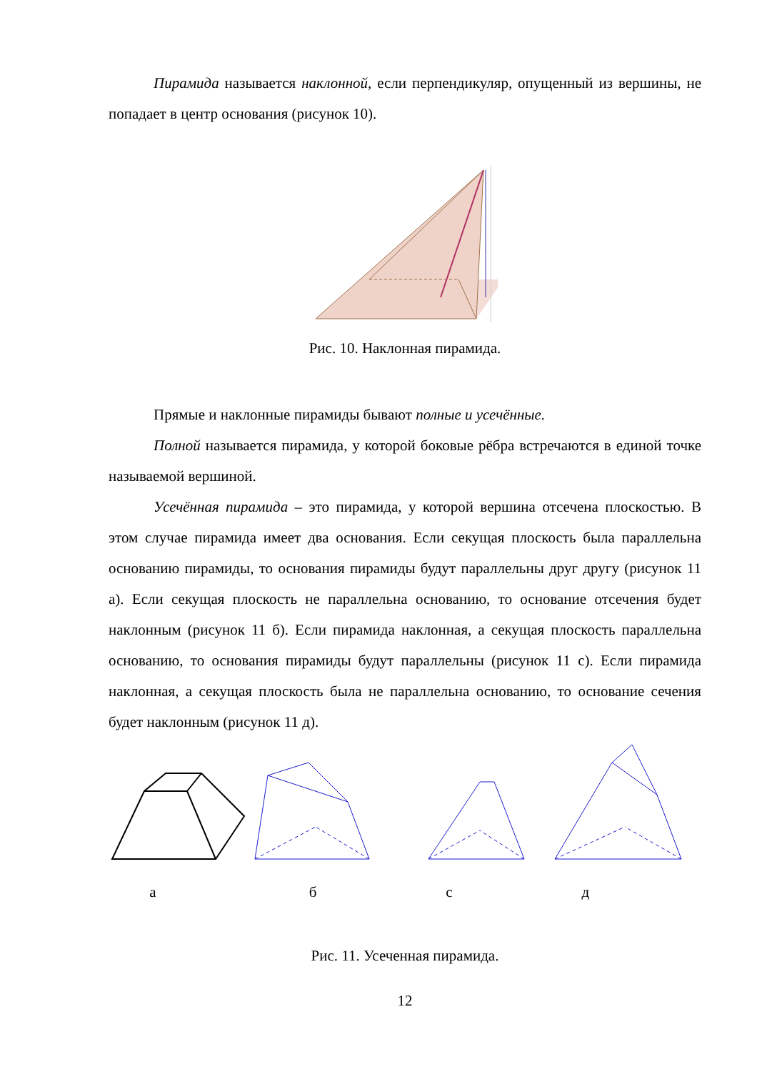Пирамида называется наклонной, если перпендикуляр, опущенный из вершины, не попадает в центр основания (рисунок 10).
Рис. 10. Наклонная пирамида.
Прямые и наклонные пирамиды бывают полные и усечённые.
Полной называется пирамида, у которой боковые рёбра встречаются в единой точке называемой вершиной.
Усечённая пирамида – это пирамида, у которой вершина отсечена плоскостью. В этом случае пирамида имеет два основания. Если секущая плоскость была параллельна основанию пирамиды, то основания пирамиды будут параллельны друг другу (рисунок 11 а). Если секущая плоскость не параллельна основанию, то основание отсечения будет наклонным (рисунок 11 б). Если пирамида наклонная, а секущая плоскость параллельна основанию, то основания пирамиды будут параллельны (рисунок 11 с). Если пирамида наклонная, а секущая плоскость была не параллельна основанию, то основание сечения будет наклонным (рисунок 11 д).
абсд
Рис. 11. Усеченная пирамида.
12